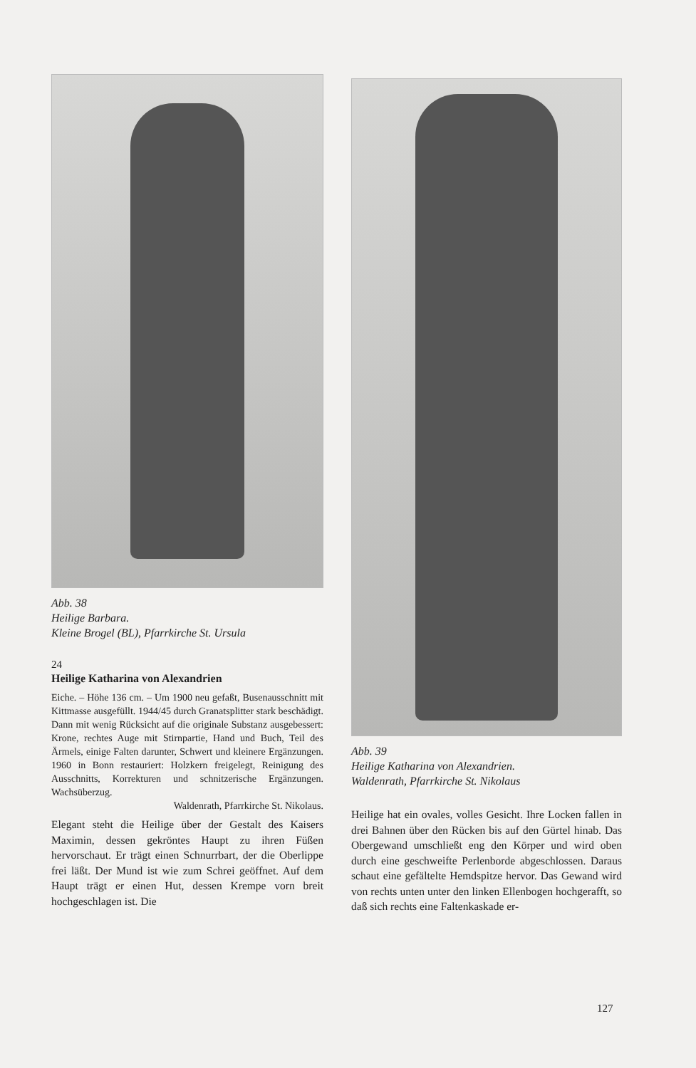Abb. 38
Heilige Barbara.
Kleine Brogel (BL), Pfarrkirche St. Ursula
24
Heilige Katharina von Alexandrien
Eiche. – Höhe 136 cm. – Um 1900 neu gefaßt, Busenausschnitt mit Kittmasse ausgefüllt. 1944/45 durch Granatsplitter stark beschädigt. Dann mit wenig Rücksicht auf die originale Substanz ausgebessert: Krone, rechtes Auge mit Stirnpartie, Hand und Buch, Teil des Ärmels, einige Falten darunter, Schwert und kleinere Ergänzungen. 1960 in Bonn restauriert: Holzkern freigelegt, Reinigung des Ausschnitts, Korrekturen und schnitzerische Ergänzungen. Wachsüberzug.
Waldenrath, Pfarrkirche St. Nikolaus.
Elegant steht die Heilige über der Gestalt des Kaisers Maximin, dessen gekröntes Haupt zu ihren Füßen hervorschaut. Er trägt einen Schnurrbart, der die Oberlippe frei läßt. Der Mund ist wie zum Schrei geöffnet. Auf dem Haupt trägt er einen Hut, dessen Krempe vorn breit hochgeschlagen ist. Die
Abb. 39
Heilige Katharina von Alexandrien.
Waldenrath, Pfarrkirche St. Nikolaus
Heilige hat ein ovales, volles Gesicht. Ihre Locken fallen in drei Bahnen über den Rücken bis auf den Gürtel hinab. Das Obergewand umschließt eng den Körper und wird oben durch eine geschweifte Perlenborde abgeschlossen. Daraus schaut eine gefältelte Hemdspitze hervor. Das Gewand wird von rechts unten unter den linken Ellenbogen hochgerafft, so daß sich rechts eine Faltenkaskade er-
127